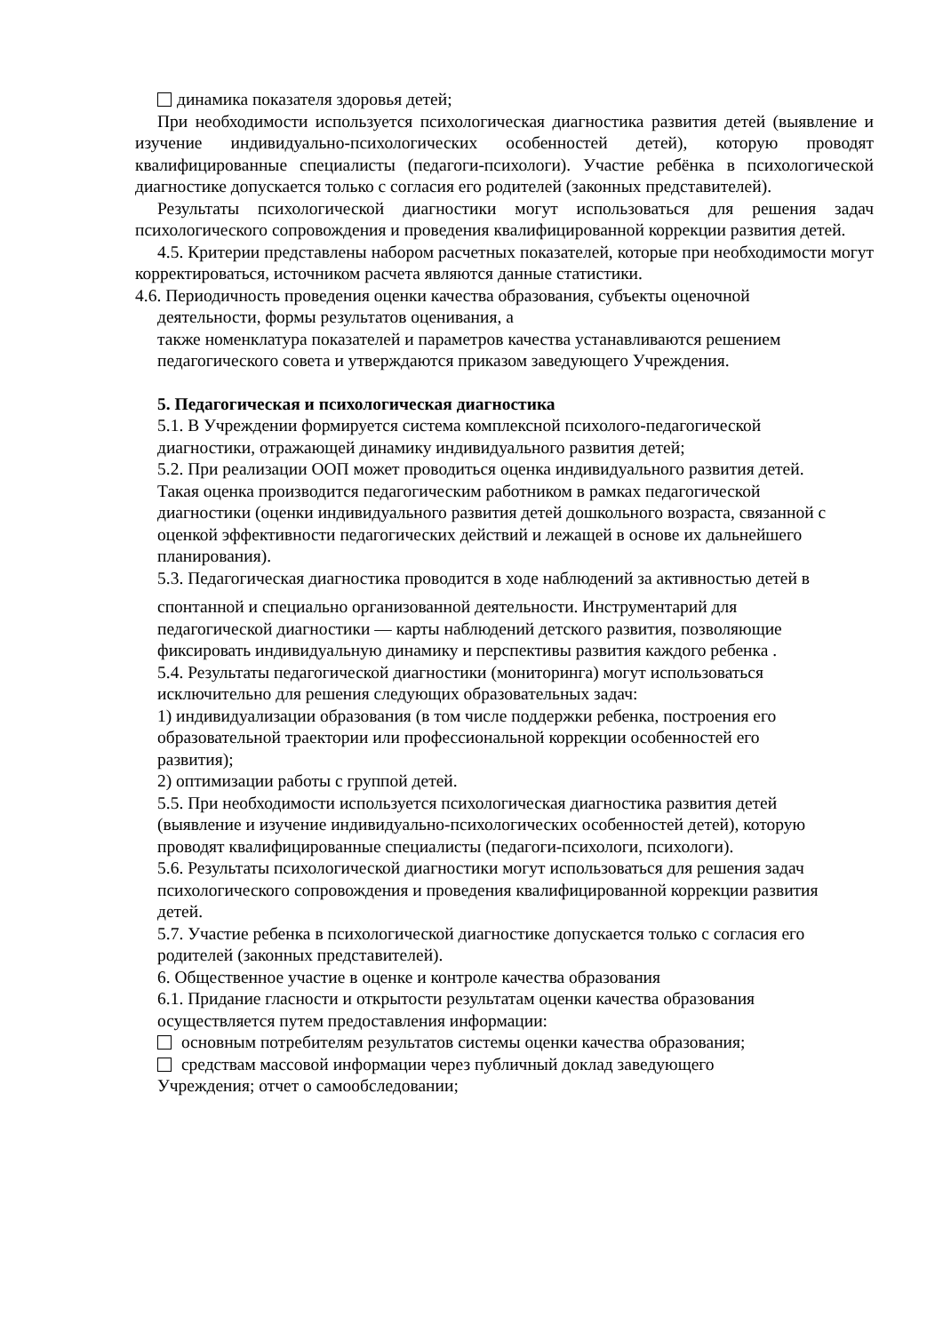динамика показателя здоровья детей;
При необходимости используется психологическая диагностика развития детей (выявление и изучение индивидуально-психологических особенностей детей), которую проводят квалифицированные специалисты (педагоги-психологи). Участие ребёнка в психологической диагностике допускается только с согласия его родителей (законных представителей).
Результаты психологической диагностики могут использоваться для решения задач психологического сопровождения и проведения квалифицированной коррекции развития детей.
4.5. Критерии представлены набором расчетных показателей, которые при необходимости могут корректироваться, источником расчета являются данные статистики.
4.6. Периодичность проведения оценки качества образования, субъекты оценочной
деятельности, формы результатов оценивания, а
также номенклатура показателей и параметров качества устанавливаются решением
педагогического совета и утверждаются приказом заведующего Учреждения.
5. Педагогическая и психологическая диагностика
5.1. В Учреждении формируется система комплексной психолого-педагогической
диагностики, отражающей динамику индивидуального развития детей;
5.2. При реализации ООП может проводиться оценка индивидуального развития детей.
Такая оценка производится педагогическим работником в рамках педагогической
диагностики (оценки индивидуального развития детей дошкольного возраста, связанной с
оценкой эффективности педагогических действий и лежащей в основе их дальнейшего
планирования).
5.3. Педагогическая диагностика проводится в ходе наблюдений за активностью детей в
спонтанной и специально организованной деятельности. Инструментарий для
педагогической диагностики — карты наблюдений детского развития, позволяющие
фиксировать индивидуальную динамику и перспективы развития каждого ребенка .
5.4. Результаты педагогической диагностики (мониторинга) могут использоваться
исключительно для решения следующих образовательных задач:
1) индивидуализации образования (в том числе поддержки ребенка, построения его
образовательной траектории или профессиональной коррекции особенностей его
развития);
2) оптимизации работы с группой детей.
5.5. При необходимости используется психологическая диагностика развития детей
(выявление и изучение индивидуально-психологических особенностей детей), которую
проводят квалифицированные специалисты (педагоги-психологи, психологи).
5.6. Результаты психологической диагностики могут использоваться для решения задач
психологического сопровождения и проведения квалифицированной коррекции развития
детей.
5.7. Участие ребенка в психологической диагностике допускается только с согласия его
родителей (законных представителей).
6. Общественное участие в оценке и контроле качества образования
6.1. Придание гласности и открытости результатам оценки качества образования
осуществляется путем предоставления информации:
основным потребителям результатов системы оценки качества образования;
средствам массовой информации через публичный доклад заведующего
Учреждения; отчет о самообследовании;